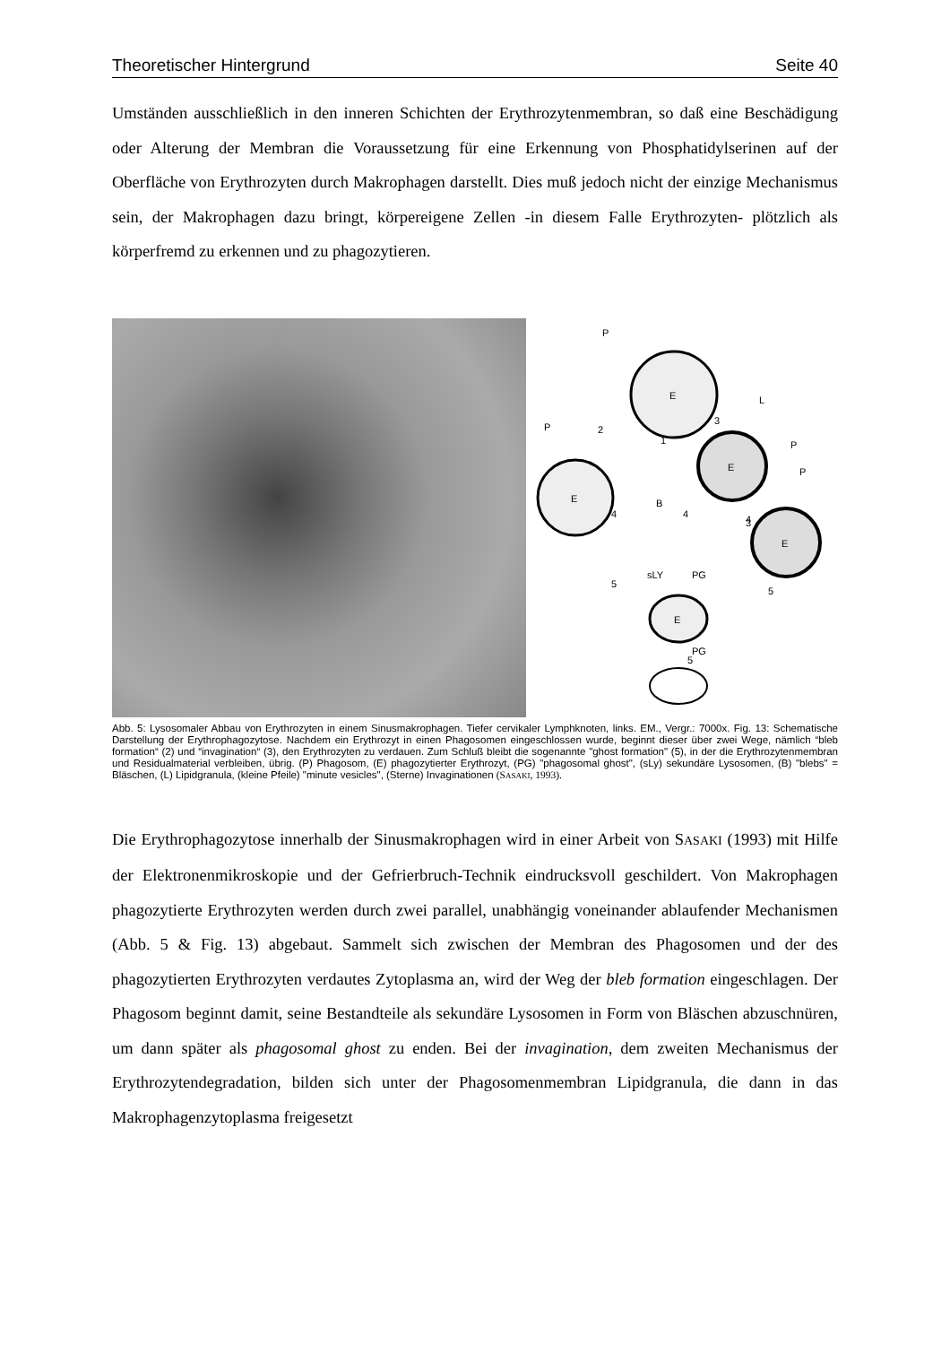Theoretischer Hintergrund Seite 40
Umständen ausschließlich in den inneren Schichten der Erythrozytenmembran, so daß eine Beschädigung oder Alterung der Membran die Voraussetzung für eine Erkennung von Phosphatidylserinen auf der Oberfläche von Erythrozyten durch Makrophagen darstellt. Dies muß jedoch nicht der einzige Mechanismus sein, der Makrophagen dazu bringt, körpereigene Zellen -in diesem Falle Erythrozyten- plötzlich als körperfremd zu erkennen und zu phagozytieren.
E
E
E
E
E
P
L
P
P
P
B
sLY
PG
PG
2
1
3
3
4
4
4
5
5
5
Abb. 5: Lysosomaler Abbau von Erythrozyten in einem Sinusmakrophagen. Tiefer cervikaler Lymphknoten, links. EM., Vergr.: 7000x. Fig. 13: Schematische Darstellung der Erythrophagozytose. Nachdem ein Erythrozyt in einen Phagosomen eingeschlossen wurde, beginnt dieser über zwei Wege, nämlich “bleb formation“ (2) und “invagination“ (3), den Erythrozyten zu verdauen. Zum Schluß bleibt die sogenannte "ghost formation" (5), in der die Erythrozytenmembran und Residualmaterial verbleiben, übrig. (P) Phagosom, (E) phagozytierter Erythrozyt, (PG) "phagosomal ghost", (sLy) sekundäre Lysosomen, (B) "blebs" = Bläschen, (L) Lipidgranula, (kleine Pfeile) "minute vesicles", (Sterne) Invaginationen (SASAKI, 1993).
Die Erythrophagozytose innerhalb der Sinusmakrophagen wird in einer Arbeit von SASAKI (1993) mit Hilfe der Elektronenmikroskopie und der Gefrierbruch-Technik eindrucksvoll geschildert. Von Makrophagen phagozytierte Erythrozyten werden durch zwei parallel, unabhängig voneinander ablaufender Mechanismen (Abb. 5 & Fig. 13) abgebaut. Sammelt sich zwischen der Membran des Phagosomen und der des phagozytierten Erythrozyten verdautes Zytoplasma an, wird der Weg der bleb formation eingeschlagen. Der Phagosom beginnt damit, seine Bestandteile als sekundäre Lysosomen in Form von Bläschen abzuschnüren, um dann später als phagosomal ghost zu enden. Bei der invagination, dem zweiten Mechanismus der Erythrozytendegradation, bilden sich unter der Phagosomenmembran Lipidgranula, die dann in das Makrophagenzytoplasma freigesetzt